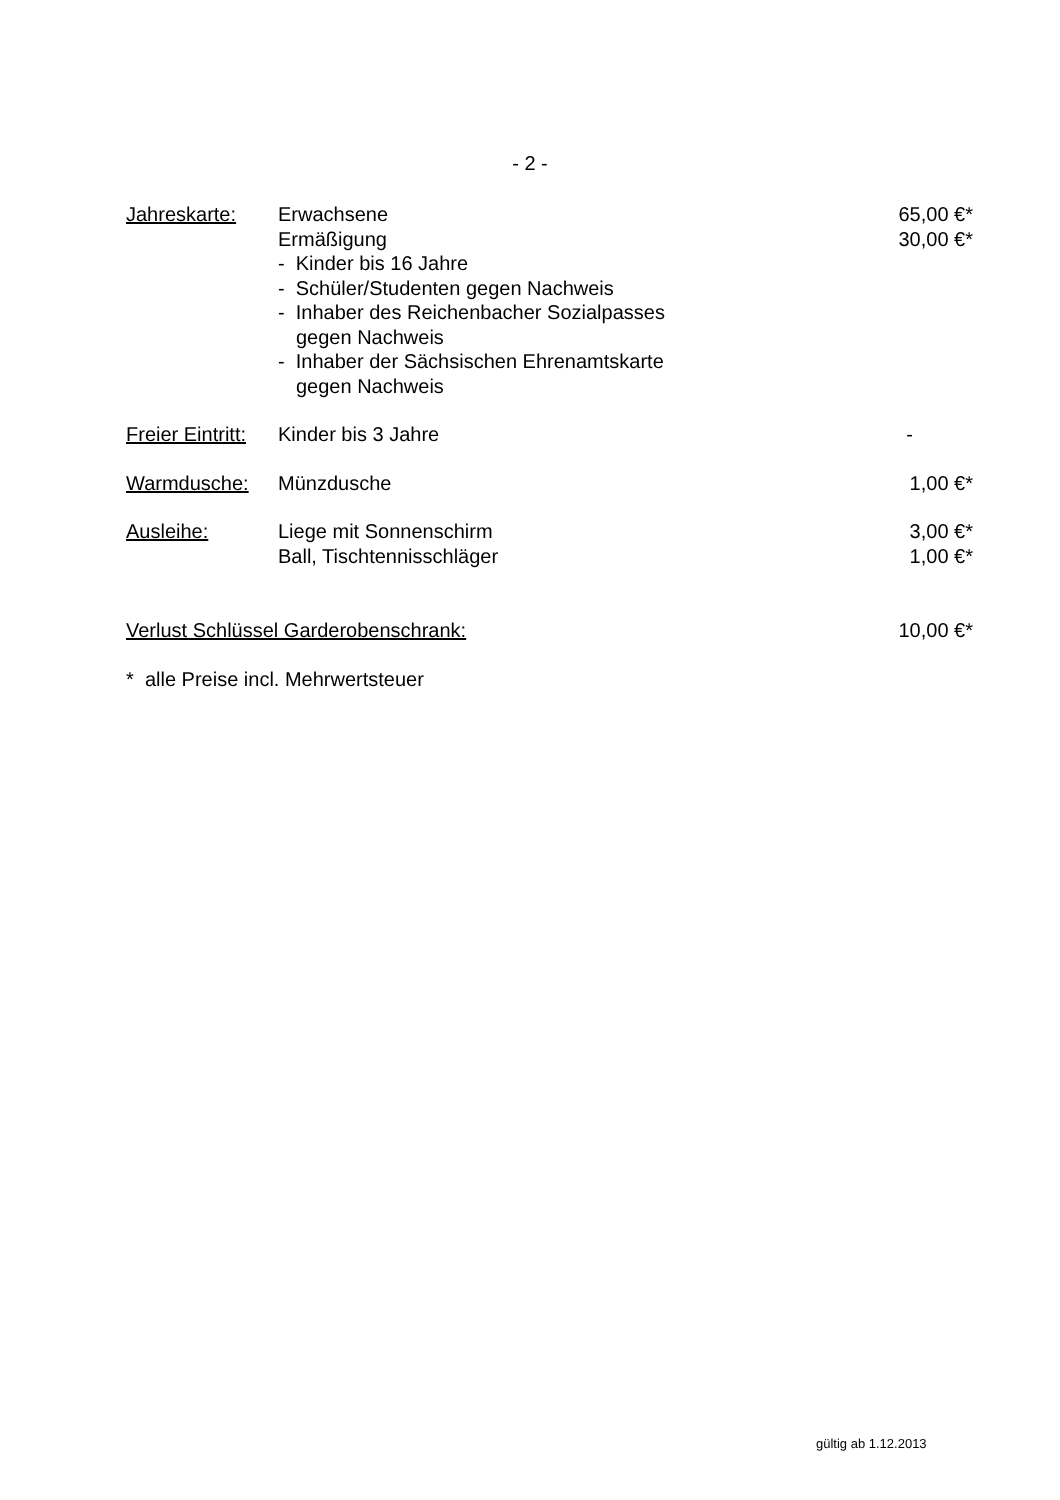- 2 -
| Jahreskarte: | Erwachsene | 65,00 €* |
| | Ermäßigung | 30,00 €* |
| | - Kinder bis 16 Jahre | |
| | - Schüler/Studenten gegen Nachweis | |
| | - Inhaber des Reichenbacher Sozialpasses | |
| | gegen Nachweis | |
| | - Inhaber der Sächsischen Ehrenamtskarte | |
| | gegen Nachweis | |
| Freier Eintritt: | Kinder bis 3 Jahre | - |
| Warmdusche: | Münzdusche | 1,00 €* |
| Ausleihe: | Liege mit Sonnenschirm | 3,00 €* |
| | Ball, Tischtennisschläger | 1,00 €* |
| Verlust Schlüssel Garderobenschrank: | | 10,00 €* |
| * alle Preise incl. Mehrwertsteuer | | |
gültig ab 1.12.2013